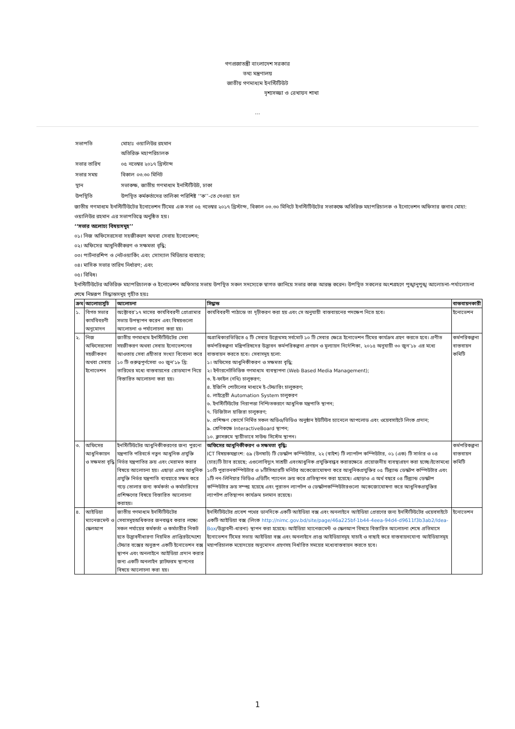গণপ্রজাতন্ত্রী বাংলাদেশ সরকার
তথ্য মন্ত্রণালয়
জাতীয় গণমাধ্যম ইনস্টিটিউট
দৃশ্যসজ্জা ও রেখায়ন শাখা
...
| সভাপতি | মোহাঃ ওয়ালিউর রহমান অতিরিক্ত মহাপরিচালক |
| সভার তারিখ | ০৫ নভেম্বর ২০১৭ খ্রিস্টাব্দ |
| সভার সময় | বিকাল ০৩.৩০ মিনিট |
| স্থান | সভাকক্ষ, জাতীয় গণমাধ্যম ইনস্টিটিউট, ঢাকা |
| উপস্থিতি | উপস্থিত কর্মকর্তাদের তালিকা পরিশিষ্ট ‘‘ক’’-তে দেওয়া হল |
জাতীয় গণমাধ্যম ইনস্টিটিউটের ইনোভেশন টিমের এক সভা ০৫ নভেম্বর ২০১৭ খ্রিস্টাব্দ, বিকাল ০৩.৩০ মিনিটে ইনস্টিটিউটের সভাকক্ষে অতিরিক্ত মহাপরিচালক ও ইনোভেশন অফিসার জনাব মোহা: ওয়ালিউর রহমান এর সভাপতিত্বে অনুষ্ঠিত হয়।
‘‘সভার অলোচ্য বিষয়সমূহ’’
০১। নিজ অফিসেরসেবা সহজীকরণ অথবা সেবায় ইনোভেশন;
০২। অফিসের আধুনিকীকরণ ও সক্ষমতা বৃদ্ধি;
০৩। পার্টনারশিপ ও নেটওয়ার্কিং এবং সোস্যাল মিডিয়ার ব্যবহার;
০৪। মাসিক সভার তারিখ নির্ধারণ; এবং
০৫। বিবিধ।
ইনস্টিটিউটের অতিরিক্ত মহাপরিচালক ও ইনোভেশন অফিসার সভায় উপস্থিত সকল সদস্যেকে স্বাগত জানিয়ে সভার কাজ আরম্ভ করেন। উপস্থিত সকলের অংশগ্রহণে পুঙ্খানুপুঙ্খ আলোচনা-পর্যালোচনা শেষে নিম্নরূপ সিদ্ধান্তসমূহ গৃহীত হয়ঃ
| ক্রম | আলোচ্যসুচি | আলোচনা | সিদ্ধান্ত | বাস্তবায়নকারী |
| --- | --- | --- | --- | --- |
| ১. | বিগত সভার কার্যবিবরণী অনুমোদন | অক্টোবর’১৭ মাসের কার্যবিবরণী প্রোগ্রামার সভায় উপস্থাপন করেন এবং বিষয়গুলো আলোচনা ও পর্যালোচনা করা হয়। | কার্যবিবরণী পাঠান্তে তা দৃঢ়ীকরণ করা হয় এবং সে অনুযায়ী বাস্তবায়নের পদক্ষেপ নিতে হবে। | ইনোভেশন |
| ২. | নিজ অফিসেরসেবা সহজীকরণ অথবা সেবায় ইনোভেশন | জাতীয় গণমাধ্যম ইনস্টিটিউটের সেবা সহজীকরণ অথবা সেবায় ইনোভেশনের আওতায় সেবা গ্রহীতার সংখ্যা বিবেচনা করে ১০ টি গুরুত্বপূর্ণসেবা ৩০ জুন’১৮ খ্রি: তারিখের মধ্যে বাস্তবায়নের রোডম্যাপ নিয়ে বিস্তারিত আলোচনা করা হয়। | অগ্রাধিকারভিত্তিতে ৫ টি সেবার উল্লেখসহ সর্বমোট ১০ টি সেবার ক্ষেত্রে ইনোভেশন টিমের কার্যক্রম গ্রহণ করতে হবে। প্রণীত কর্মপরিকল্পনা মন্ত্রিপরিষদের উদ্ভাবন কর্মপরিকল্পনা প্রণয়ন ও মূল্যায়ন নির্দেশিকা, ২০১৫ অনুযায়ী ৩০ জুন’১৮ এর মধ্যে বাস্তবায়ন করতে হবে। সেবাসমূহ হলো: ১। অফিসের আধুনিকীকরণ ও সক্ষমতা বৃদ্ধি; ২। ইন্টারনেটভিত্তিক গণমাধ্যম ব্যবস্থাপনা (Web Based Media Management); ৩. ই-ফাইল (নথি) চালুকরণ; ৪. ইজিপি পোর্টালের মাধ্যমে ই-টেন্ডারিং চালুকরণ; ৫. লাইব্রেরী Automation System চালুকরণ ৬. ইনস্টিটিউটের নিরাপত্তা নিশ্চিতকরণে আধুনিক যন্ত্রপাতি স্থাপন; ৭. ডিজিটাল হাজিরা চালুকরণ; ৮. প্রশিক্ষণ কোর্সে নির্মিত সকল অডিও/ভিডিও অনুষ্ঠান ইউটিউব চ্যানেলে আপলোড এবং ওয়েবসাইটে লিংক প্রদান; ৯. শ্রেণিকক্ষে InteractiveBoard স্থাপন; ১০. ক্লাসরুমে স্থায়ীভাবে সাউন্ড সিস্টেম স্থাপন। | কর্মপরিকল্পনা বাস্তবায়ন কমিটি |
| ৩. | অফিসের আধুনিকায়ন ও সক্ষমতা বৃদ্ধি | ইনস্টিটিউটের আধুনিকীকরণের জন্য পুরনো যন্ত্রপাতি পরিবর্তে নতুন আধুনিক প্রযুক্তি নির্ভর যন্ত্রপাতির ক্রয় এবং মেরামত করার বিষয়ে আলোচনা হয়। এছাড়া এসব আধুনিক প্রযুক্তি নির্ভর যন্ত্রপাতি ব্যবহারে সক্ষম করে গড়ে তোলার জন্য কর্মকর্তা ও কর্মচারিদের প্রশিক্ষণের বিষয়ে বিস্তারিত আলোচনা করাহয়। | অফিসের আধুনিকীকরণ ও সক্ষমতা বৃদ্ধি: ICT বিষয়কযন্ত্রাংশ: ৫৯ (উনষাট) টি ডেস্কটপ কম্পিউটার, ২২ (বাইশ) টি ল্যাপটপ কম্পিউটার, ০১ (এক) টি সার্ভার ও ০৪ (চার)টি ট্যাব রয়েছে; এগুলোবিদ্যুৎ সাশ্রয়ী এবংআধুনিক প্রযুক্তিবান্ধব করারক্ষেত্রে প্রয়োজনীয় ব্যবস্থাগ্রহণ করা হচ্ছে।ইতোমধ্যে ১০টি পুরাতনকম্পিউটার ও ৮টিসিআরটি মনিটর অকেজোঘোষণা করে আধুনিকপ্রযুক্তির ০৫ টিব্র্যান্ড ডেস্কটপ কম্পিউটার এবং ১টি নন-লিনিয়ার ভিডিও এডিটিং প্যানেল ক্রয় করে প্রতিস্থাপন করা হয়েছে। এছাড়াও এ অর্থ বছরে ০৪ টিব্র্যান্ড ডেস্কটপ কম্পিউটার ক্রয় সম্পন্ন হয়েছে এবং পুরাতন ল্যাপটপ ও ডেস্কটপকম্পিউটারগুলো অকেজোঘোষণা করে আধুনিকপ্রযুক্তির ল্যাপটপ প্রতিস্থাপন কার্যক্রম চলমান রয়েছে। | কর্মপরিকল্পনা বাস্তবায়ন কমিটি |
| ৪. | আইডিয়া ম্যানেজমেন্ট ও স্কেলআপ | জাতীয় গণমাধ্যম ইনস্টিটিউটের সেবাসমূহঅধিকতর জনবান্ধব করার লক্ষ্যে সকল পর্যায়ের কর্মকর্তা ও কর্মচারীর নিকট হতে উদ্ভাবনীধারণা নিয়মিত প্রাপ্তিরউদ্দেশ্যে টেন্ডার বক্সের অনুরূপ একটি ইনোভেশন বক্স স্থাপন এবং অনলাইনে আইডিয়া প্রদান করার জন্য একটি অনলাইন প্লাটফরম স্থাপনের বিষয়ে আলোচনা করা হয়। | ইনস্টিটিউটের প্রবেশ পথের ডানদিকে একটি আইডিয়া বক্স এবং অনলাইনে আইডিয়া প্রেরণের জন্য ইনস্টিটিউটের ওয়েবসাইটে একটি আইডিয়া বক্স (লিংক http://nimc.gov.bd/site/page/46a225bf-1b44-4eea-94d4-d9611f3b3ab2/Idea-Box /উদ্ভাবনী-ধারনা) স্থাপন করা হয়েছে। আইডিয়া ম্যানেজমেন্ট ও স্কেলআপ বিষয়ে বিস্তারিত আলোচনা শেষে প্রতিমাসে ইনোভেশন টিমের সভায় আইডিয়া বক্স এবং অনলাইনে প্রাপ্ত আইডিয়াসমূহ যাচাই ও বাছাই করে বাস্তবায়নযোগ্য আইডিয়াসমূহ মহাপরিচালক মহোদয়ের অনুমোদন গ্রহণসহ নির্ধারিত সময়ের মধ্যেবাস্তবায়ন করতে হবে। | ইনোভেশন |
1